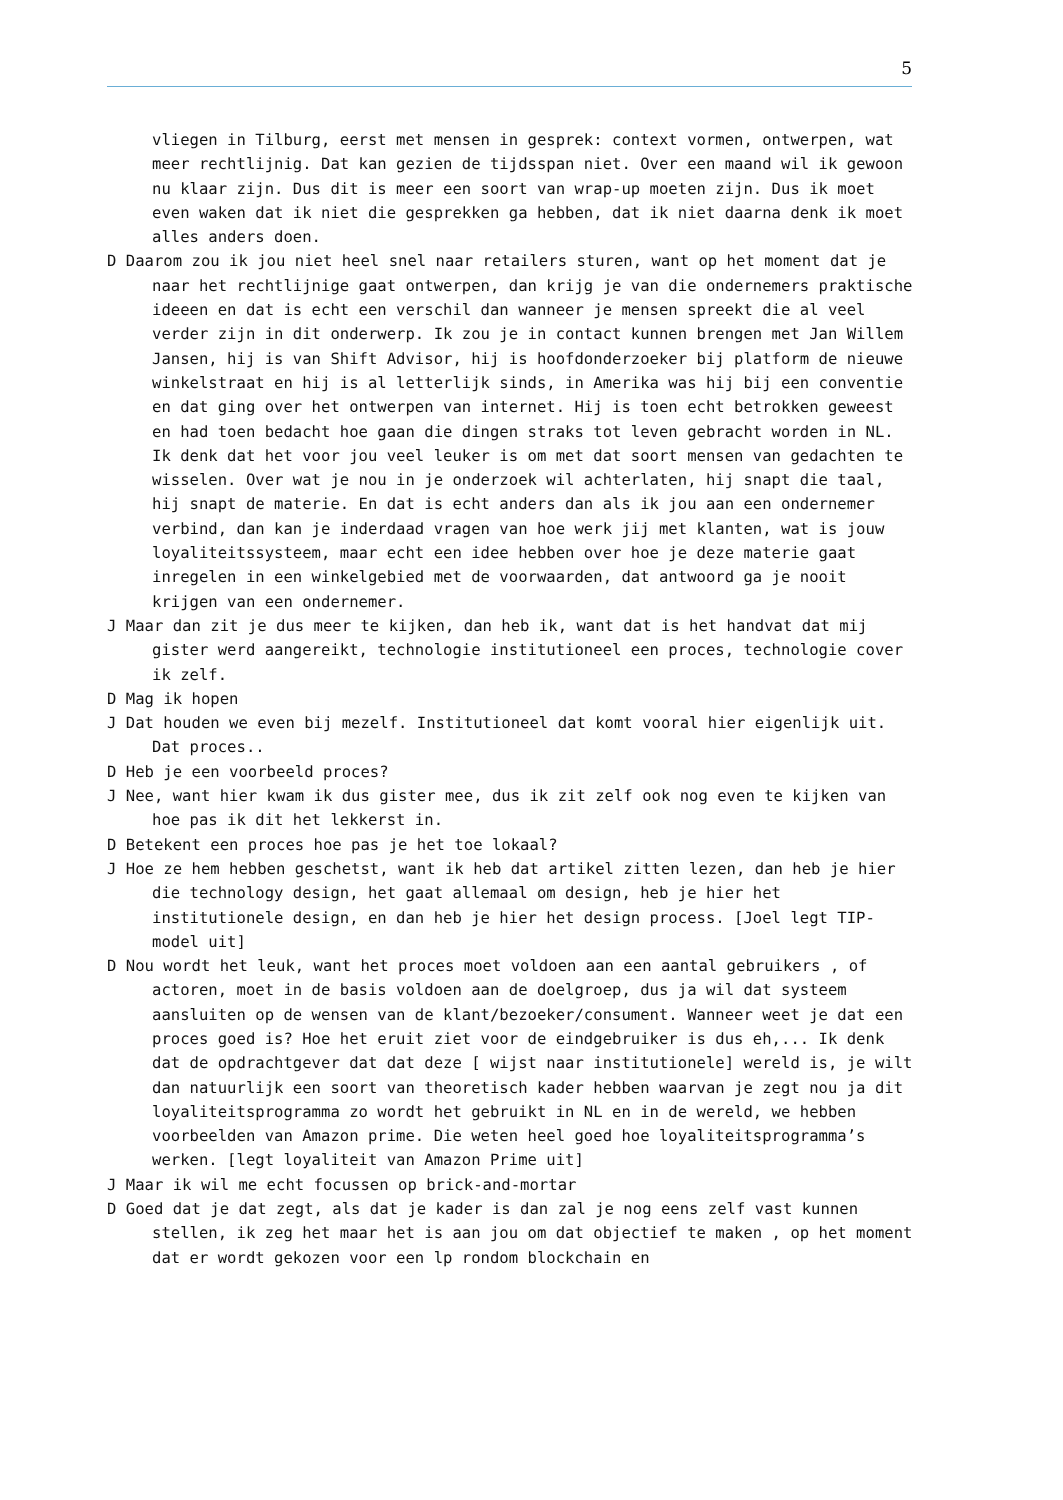5
vliegen in Tilburg, eerst met mensen in gesprek: context vormen, ontwerpen, wat meer rechtlijnig. Dat kan gezien de tijdsspan niet. Over een maand wil ik gewoon nu klaar zijn. Dus dit is meer een soort van wrap-up moeten zijn. Dus ik moet even waken dat ik niet die gesprekken ga hebben, dat ik niet daarna denk ik moet alles anders doen.
D Daarom zou ik jou niet heel snel naar retailers sturen, want op het moment dat je naar het rechtlijnige gaat ontwerpen, dan krijg je van die ondernemers praktische ideeen en dat is echt een verschil dan wanneer je mensen spreekt die al veel verder zijn in dit onderwerp. Ik zou je in contact kunnen brengen met Jan Willem Jansen, hij is van Shift Advisor, hij is hoofdonderzoeker bij platform de nieuwe winkelstraat en hij is al letterlijk sinds, in Amerika was hij bij een conventie en dat ging over het ontwerpen van internet. Hij is toen echt betrokken geweest en had toen bedacht hoe gaan die dingen straks tot leven gebracht worden in NL. Ik denk dat het voor jou veel leuker is om met dat soort mensen van gedachten te wisselen. Over wat je nou in je onderzoek wil achterlaten, hij snapt die taal, hij snapt de materie. En dat is echt anders dan als ik jou aan een ondernemer verbind, dan kan je inderdaad vragen van hoe werk jij met klanten, wat is jouw loyaliteitssysteem, maar echt een idee hebben over hoe je deze materie gaat inregelen in een winkelgebied met de voorwaarden, dat antwoord ga je nooit krijgen van een ondernemer.
J Maar dan zit je dus meer te kijken, dan heb ik, want dat is het handvat dat mij gister werd aangereikt, technologie institutioneel een proces, technologie cover ik zelf.
D Mag ik hopen
J Dat houden we even bij mezelf. Institutioneel dat komt vooral hier eigenlijk uit. Dat proces..
D Heb je een voorbeeld proces?
J Nee, want hier kwam ik dus gister mee, dus ik zit zelf ook nog even te kijken van hoe pas ik dit het lekkerst in.
D Betekent een proces hoe pas je het toe lokaal?
J Hoe ze hem hebben geschetst, want ik heb dat artikel zitten lezen, dan heb je hier die technology design, het gaat allemaal om design, heb je hier het institutionele design, en dan heb je hier het design process. [Joel legt TIP-model uit]
D Nou wordt het leuk, want het proces moet voldoen aan een aantal gebruikers , of actoren, moet in de basis voldoen aan de doelgroep, dus ja wil dat systeem aansluiten op de wensen van de klant/bezoeker/consument. Wanneer weet je dat een proces goed is? Hoe het eruit ziet voor de eindgebruiker is dus eh,... Ik denk dat de opdrachtgever dat dat deze [ wijst naar institutionele] wereld is, je wilt dan natuurlijk een soort van theoretisch kader hebben waarvan je zegt nou ja dit loyaliteitsprogramma zo wordt het gebruikt in NL en in de wereld, we hebben voorbeelden van Amazon prime. Die weten heel goed hoe loyaliteitsprogramma’s werken. [legt loyaliteit van Amazon Prime uit]
J Maar ik wil me echt focussen op brick-and-mortar
D Goed dat je dat zegt, als dat je kader is dan zal je nog eens zelf vast kunnen stellen, ik zeg het maar het is aan jou om dat objectief te maken , op het moment dat er wordt gekozen voor een lp rondom blockchain en